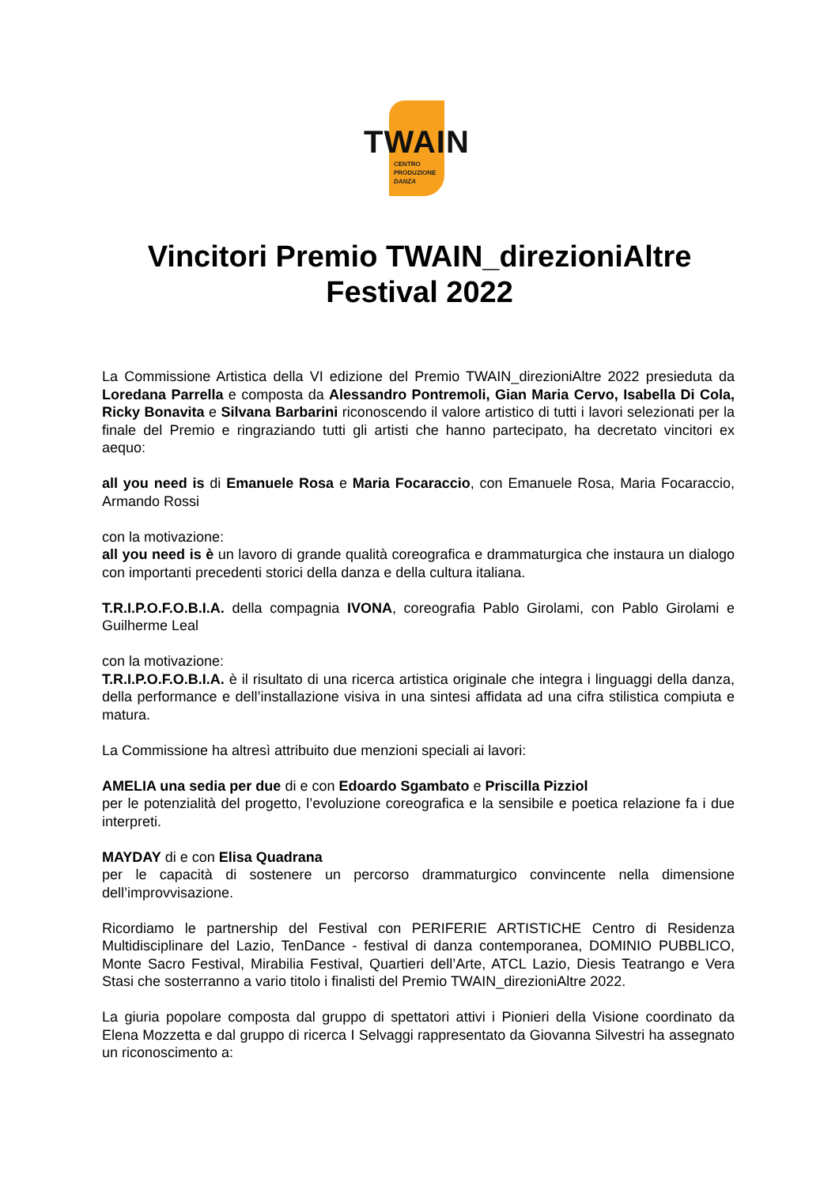TWAIN
CENTRO
PRODUZIONE
DANZA
Vincitori Premio TWAIN_direzioniAltre
Festival 2022
La Commissione Artistica della VI edizione del Premio TWAIN_direzioniAltre 2022 presieduta da Loredana Parrella e composta da Alessandro Pontremoli, Gian Maria Cervo, Isabella Di Cola, Ricky Bonavita e Silvana Barbarini riconoscendo il valore artistico di tutti i lavori selezionati per la finale del Premio e ringraziando tutti gli artisti che hanno partecipato, ha decretato vincitori ex aequo:
all you need is di Emanuele Rosa e Maria Focaraccio, con Emanuele Rosa, Maria Focaraccio, Armando Rossi
con la motivazione:
all you need is è un lavoro di grande qualità coreografica e drammaturgica che instaura un dialogo con importanti precedenti storici della danza e della cultura italiana.
T.R.I.P.O.F.O.B.I.A. della compagnia IVONA, coreografia Pablo Girolami, con Pablo Girolami e Guilherme Leal
con la motivazione:
T.R.I.P.O.F.O.B.I.A. è il risultato di una ricerca artistica originale che integra i linguaggi della danza, della performance e dell’installazione visiva in una sintesi affidata ad una cifra stilistica compiuta e matura.
La Commissione ha altresì attribuito due menzioni speciali ai lavori:
AMELIA una sedia per due di e con Edoardo Sgambato e Priscilla Pizziol
per le potenzialità del progetto, l’evoluzione coreografica e la sensibile e poetica relazione fa i due interpreti.
MAYDAY di e con Elisa Quadrana
per le capacità di sostenere un percorso drammaturgico convincente nella dimensione dell’improvvisazione.
Ricordiamo le partnership del Festival con PERIFERIE ARTISTICHE Centro di Residenza Multidisciplinare del Lazio, TenDance - festival di danza contemporanea, DOMINIO PUBBLICO, Monte Sacro Festival, Mirabilia Festival, Quartieri dell’Arte, ATCL Lazio, Diesis Teatrango e Vera Stasi che sosterranno a vario titolo i finalisti del Premio TWAIN_direzioniAltre 2022.
La giuria popolare composta dal gruppo di spettatori attivi i Pionieri della Visione coordinato da Elena Mozzetta e dal gruppo di ricerca I Selvaggi rappresentato da Giovanna Silvestri ha assegnato un riconoscimento a: